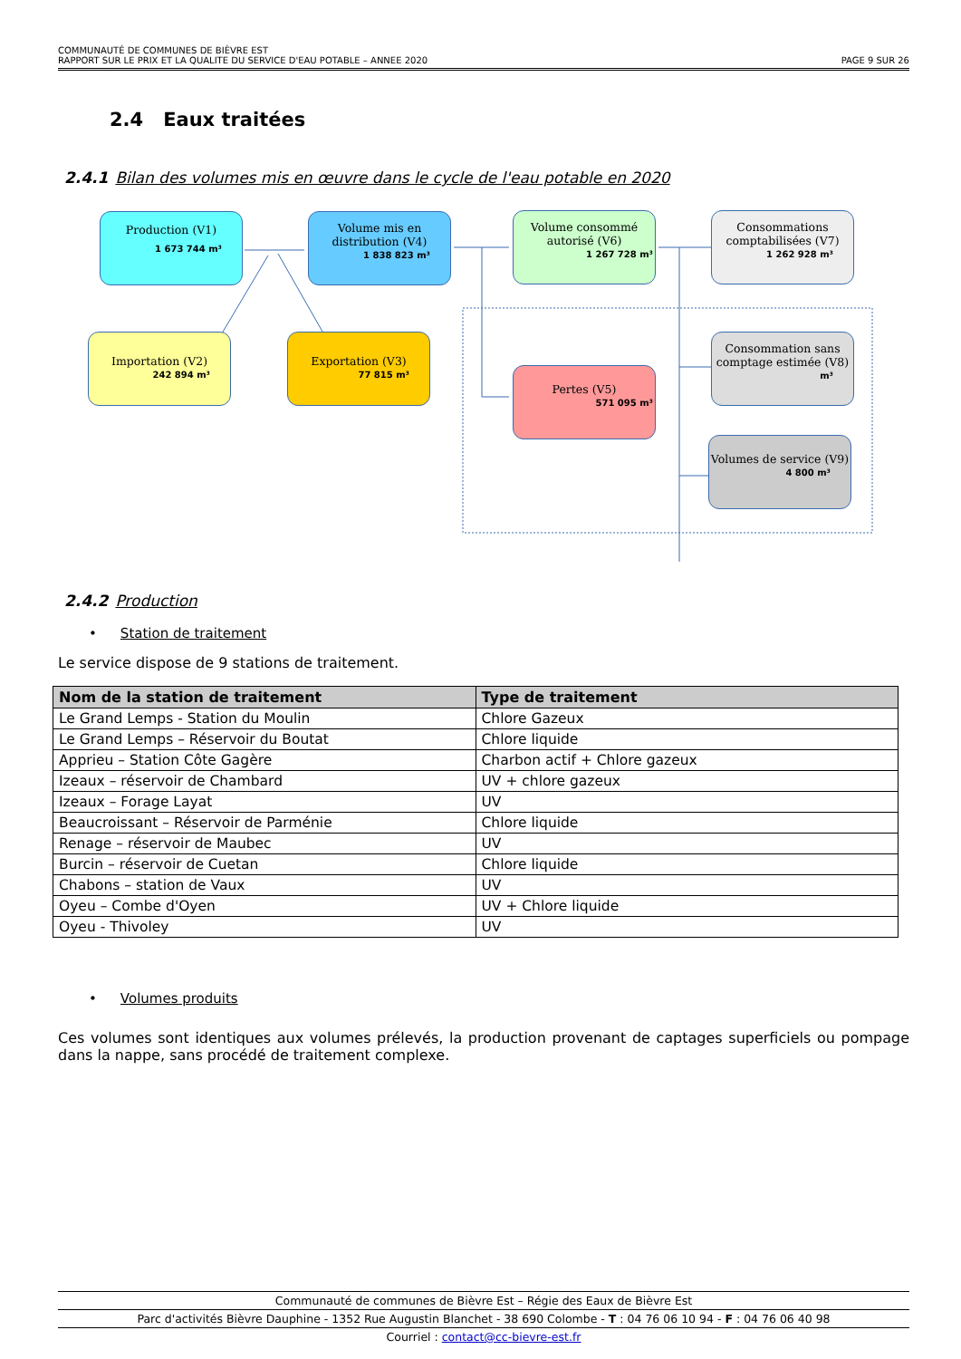COMMUNAUTÉ DE COMMUNES DE BIÈVRE EST
RAPPORT SUR LE PRIX ET LA QUALITE DU SERVICE D'EAU POTABLE – ANNEE 2020 PAGE 9 SUR 26
2.4 Eaux traitées
2.4.1 Bilan des volumes mis en œuvre dans le cycle de l'eau potable en 2020
Production (V1)
1 673 744 m³
Volume mis en distribution (V4)
1 838 823 m³
Volume consommé autorisé (V6)
1 267 728 m³
Consommations comptabilisées (V7)
1 262 928 m³
Importation (V2)
242 894 m³
Exportation (V3)
77 815 m³
Consommation sans comptage estimée (V8)
m³
Pertes (V5)
571 095 m³
Volumes de service (V9)
4 800 m³
2.4.2 Production
• Station de traitement
Le service dispose de 9 stations de traitement.
| Nom de la station de traitement | Type de traitement |
| --- | --- |
| Le Grand Lemps - Station du Moulin | Chlore Gazeux |
| Le Grand Lemps – Réservoir du Boutat | Chlore liquide |
| Apprieu – Station Côte Gagère | Charbon actif + Chlore gazeux |
| Izeaux – réservoir de Chambard | UV + chlore gazeux |
| Izeaux – Forage Layat | UV |
| Beaucroissant – Réservoir de Parménie | Chlore liquide |
| Renage – réservoir de Maubec | UV |
| Burcin – réservoir de Cuetan | Chlore liquide |
| Chabons – station de Vaux | UV |
| Oyeu – Combe d'Oyen | UV + Chlore liquide |
| Oyeu - Thivoley | UV |
• Volumes produits
Ces volumes sont identiques aux volumes prélevés, la production provenant de captages superficiels ou pompage dans la nappe, sans procédé de traitement complexe.
Communauté de communes de Bièvre Est – Régie des Eaux de Bièvre Est
Parc d'activités Bièvre Dauphine - 1352 Rue Augustin Blanchet - 38 690 Colombe - T : 04 76 06 10 94 - F : 04 76 06 40 98
Courriel : contact@cc-bievre-est.fr